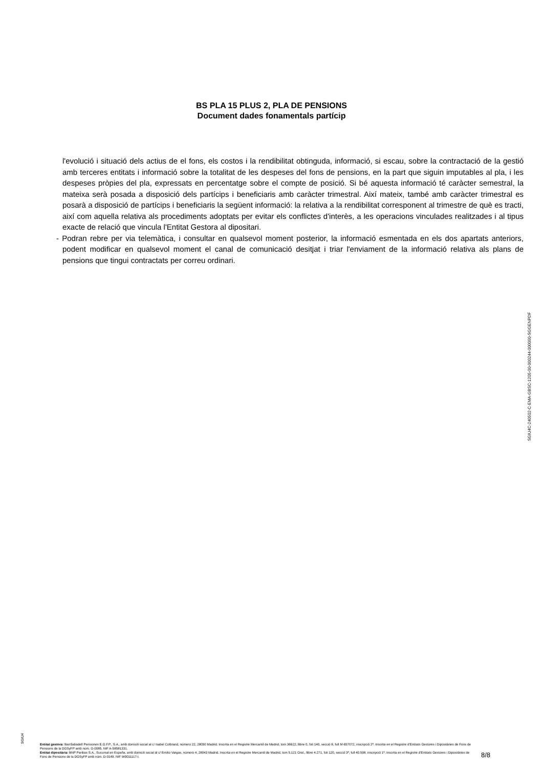BS PLA 15 PLUS 2, PLA DE PENSIONS
Document dades fonamentals partícip
l'evolució i situació dels actius de el fons, els costos i la rendibilitat obtinguda, informació, si escau, sobre la contractació de la gestió amb terceres entitats i informació sobre la totalitat de les despeses del fons de pensions, en la part que siguin imputables al pla, i les despeses pròpies del pla, expressats en percentatge sobre el compte de posició. Si bé aquesta informació té caràcter semestral, la mateixa serà posada a disposició dels partícips i beneficiaris amb caràcter trimestral. Així mateix, també amb caràcter trimestral es posarà a disposició de partícips i beneficiaris la següent informació: la relativa a la rendibilitat corresponent al trimestre de què es tracti, així com aquella relativa als procediments adoptats per evitar els conflictes d'interès, a les operacions vinculades realitzades i al tipus exacte de relació que vincula l'Entitat Gestora al dipositari.
- Podran rebre per via telemàtica, i consultar en qualsevol moment posterior, la informació esmentada en els dos apartats anteriors, podent modificar en qualsevol moment el canal de comunicació desitjat i triar l'enviament de la informació relativa als plans de pensions que tingui contractats per correu ordinari.
SGIU4C-240502-C-EMA-GBSC-1205-00-000244-000000-SGGENPDF
SGIU4
Entitat gestora: BanSabadell Pensiones E.G.F.P., S.A., amb domicili social al c/ Isabel Colbrand, número 22, 28050 Madrid. Inscrita en el Registre Mercantil de Madrid, tom 36622, llibre 0, foli 140, secció 8, full M-657072, inscripció 2ª. Inscrita en el Registre d'Entitats Gestores i Dipositàries de Fons de Pensions de la DGSyFP amb núm. G-0085. NIF A-58581331.
Entitat dipositària: BNP Paribas S.A., Sucursal en España, amb domicili social al c/ Emilio Vargas, número 4, 28043 Madrid. Inscrita en el Registre Mercantil de Madrid, tom 5.121 Gral., llibre 4.271, foli 120, secció 3ª, full 40.598, inscripció 1ª. Inscrita en el Registre d'Entitats Gestores i Dipositàries de Fons de Pensions de la DGSyFP amb núm. D-0149. NIF W0011117-I.
8/8